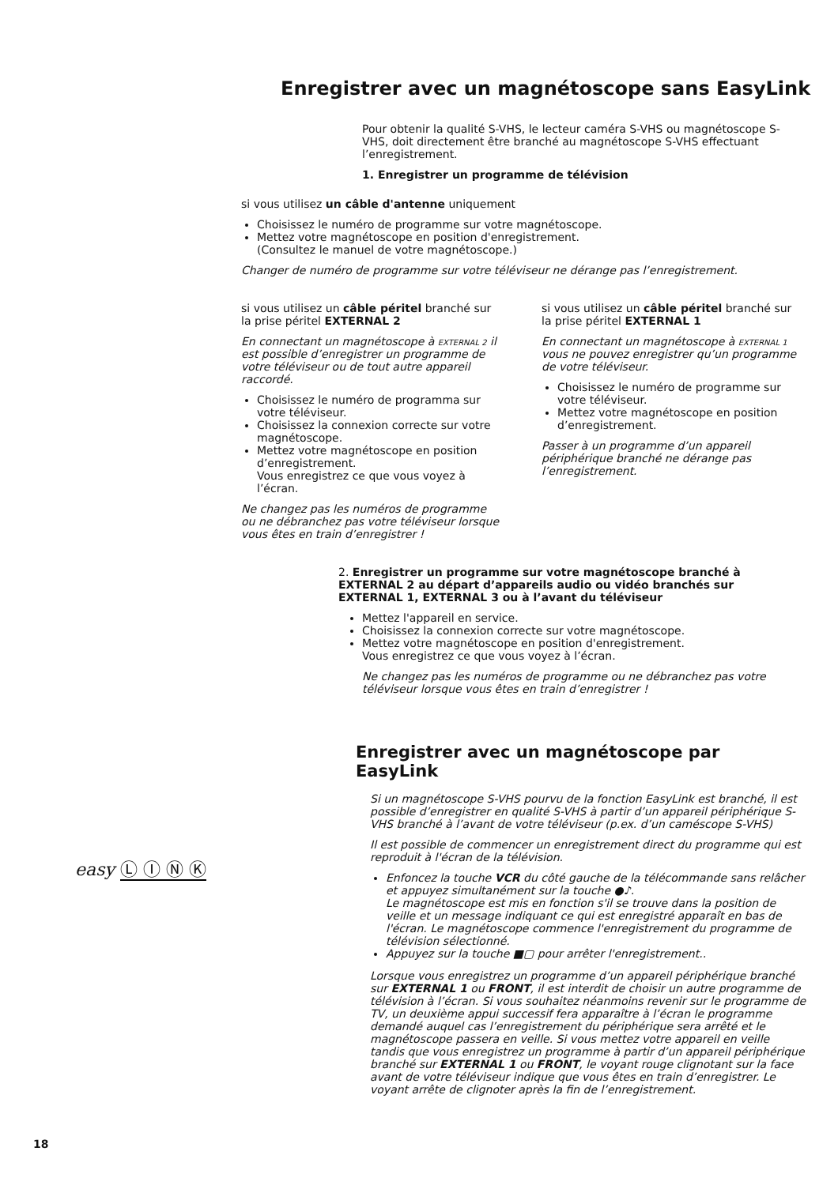Enregistrer avec un magnétoscope sans EasyLink
Pour obtenir la qualité S-VHS, le lecteur caméra S-VHS ou magnétoscope S-VHS, doit directement être branché au magnétoscope S-VHS effectuant l’enregistrement.
1. Enregistrer un programme de télévision
si vous utilisez un câble d'antenne uniquement
Choisissez le numéro de programme sur votre magnétoscope.
Mettez votre magnétoscope en position d'enregistrement.
(Consultez le manuel de votre magnétoscope.)
Changer de numéro de programme sur votre téléviseur ne dérange pas l’enregistrement.
si vous utilisez un câble péritel branché sur la prise péritel EXTERNAL 2
En connectant un magnétoscope à EXTERNAL 2 il est possible d’enregistrer un programme de votre téléviseur ou de tout autre appareil raccordé.
Choisissez le numéro de programma sur votre téléviseur.
Choisissez la connexion correcte sur votre magnétoscope.
Mettez votre magnétoscope en position d’enregistrement.
Vous enregistrez ce que vous voyez à l’écran.
Ne changez pas les numéros de programme ou ne débranchez pas votre téléviseur lorsque vous êtes en train d’enregistrer !
si vous utilisez un câble péritel branché sur la prise péritel EXTERNAL 1
En connectant un magnétoscope à EXTERNAL 1 vous ne pouvez enregistrer qu’un programme de votre téléviseur.
Choisissez le numéro de programme sur votre téléviseur.
Mettez votre magnétoscope en position d’enregistrement.
Passer à un programme d’un appareil périphérique branché ne dérange pas l’enregistrement.
2. Enregistrer un programme sur votre magnétoscope branché à EXTERNAL 2 au départ d’appareils audio ou vidéo branchés sur EXTERNAL 1, EXTERNAL 3 ou à l’avant du téléviseur
Mettez l'appareil en service.
Choisissez la connexion correcte sur votre magnétoscope.
Mettez votre magnétoscope en position d'enregistrement.
Vous enregistrez ce que vous voyez à l’écran.
Ne changez pas les numéros de programme ou ne débranchez pas votre téléviseur lorsque vous êtes en train d’enregistrer !
Enregistrer avec un magnétoscope par EasyLink
Si un magnétoscope S-VHS pourvu de la fonction EasyLink est branché, il est possible d’enregistrer en qualité S-VHS à partir d’un appareil périphérique S-VHS branché à l’avant de votre téléviseur (p.ex. d’un caméscope S-VHS)
Il est possible de commencer un enregistrement direct du programme qui est reproduit à l'écran de la télévision.
Enfoncez la touche VCR du côté gauche de la télécommande sans relâcher et appuyez simultanément sur la touche ●♪.
Le magnétoscope est mis en fonction s'il se trouve dans la position de veille et un message indiquant ce qui est enregistré apparaît en bas de l'écran. Le magnétoscope commence l'enregistrement du programme de télévision sélectionné.
Appuyez sur la touche ■▢ pour arrêter l'enregistrement..
Lorsque vous enregistrez un programme d’un appareil périphérique branché sur EXTERNAL 1 ou FRONT, il est interdit de choisir un autre programme de télévision à l’écran. Si vous souhaitez néanmoins revenir sur le programme de TV, un deuxième appui successif fera apparaître à l’écran le programme demandé auquel cas l’enregistrement du périphérique sera arrêté et le magnétoscope passera en veille. Si vous mettez votre appareil en veille tandis que vous enregistrez un programme à partir d’un appareil périphérique branché sur EXTERNAL 1 ou FRONT, le voyant rouge clignotant sur la face avant de votre téléviseur indique que vous êtes en train d’enregistrer. Le voyant arrête de clignoter après la fin de l’enregistrement.
easy Ⓛ Ⓘ Ⓝ Ⓚ
18